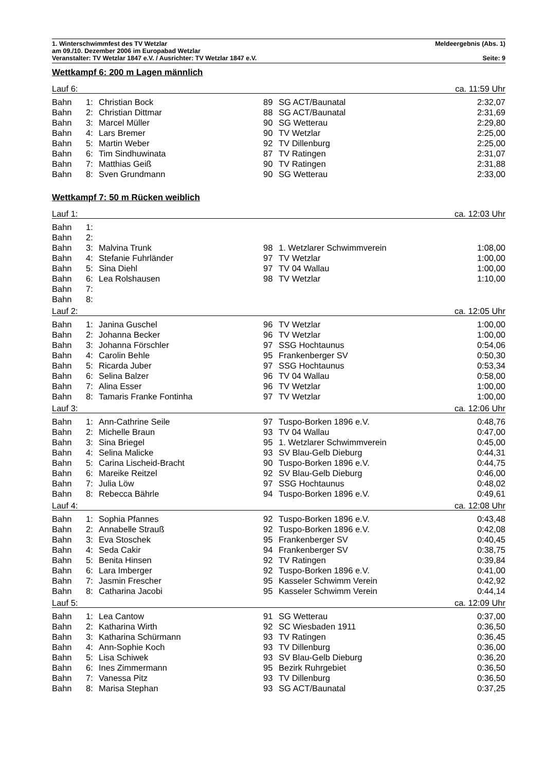1. Winterschwimmfest des TV Wetzlar Meldeergebnis (Abs. 1)
am 09./10. Dezember 2006 im Europabad Wetzlar
Veranstalter: TV Wetzlar 1847 e.V. / Ausrichter: TV Wetzlar 1847 e.V. Seite: 9
Wettkampf 6: 200 m Lagen männlich
| Lauf 6: | | | | | ca. 11:59 Uhr |
| Bahn | 1: | Christian Bock | 89 | SG ACT/Baunatal | 2:32,07 |
| Bahn | 2: | Christian Dittmar | 88 | SG ACT/Baunatal | 2:31,69 |
| Bahn | 3: | Marcel Müller | 90 | SG Wetterau | 2:29,80 |
| Bahn | 4: | Lars Bremer | 90 | TV Wetzlar | 2:25,00 |
| Bahn | 5: | Martin Weber | 92 | TV Dillenburg | 2:25,00 |
| Bahn | 6: | Tim Sindhuwinata | 87 | TV Ratingen | 2:31,07 |
| Bahn | 7: | Matthias Geiß | 90 | TV Ratingen | 2:31,88 |
| Bahn | 8: | Sven Grundmann | 90 | SG Wetterau | 2:33,00 |
Wettkampf 7: 50 m Rücken weiblich
| Lauf 1: | | | | | ca. 12:03 Uhr |
| Bahn | 1: | | | | |
| Bahn | 2: | | | | |
| Bahn | 3: | Malvina Trunk | 98 | 1. Wetzlarer Schwimmverein | 1:08,00 |
| Bahn | 4: | Stefanie Fuhrländer | 97 | TV Wetzlar | 1:00,00 |
| Bahn | 5: | Sina Diehl | 97 | TV 04 Wallau | 1:00,00 |
| Bahn | 6: | Lea Rolshausen | 98 | TV Wetzlar | 1:10,00 |
| Bahn | 7: | | | | |
| Bahn | 8: | | | | |
| Lauf 2: | | | | | ca. 12:05 Uhr |
| Bahn | 1: | Janina Guschel | 96 | TV Wetzlar | 1:00,00 |
| Bahn | 2: | Johanna Becker | 96 | TV Wetzlar | 1:00,00 |
| Bahn | 3: | Johanna Förschler | 97 | SSG Hochtaunus | 0:54,06 |
| Bahn | 4: | Carolin Behle | 95 | Frankenberger SV | 0:50,30 |
| Bahn | 5: | Ricarda Juber | 97 | SSG Hochtaunus | 0:53,34 |
| Bahn | 6: | Selina Balzer | 96 | TV 04 Wallau | 0:58,00 |
| Bahn | 7: | Alina Esser | 96 | TV Wetzlar | 1:00,00 |
| Bahn | 8: | Tamaris Franke Fontinha | 97 | TV Wetzlar | 1:00,00 |
| Lauf 3: | | | | | ca. 12:06 Uhr |
| Bahn | 1: | Ann-Cathrine Seile | 97 | Tuspo-Borken 1896 e.V. | 0:48,76 |
| Bahn | 2: | Michelle Braun | 93 | TV 04 Wallau | 0:47,00 |
| Bahn | 3: | Sina Briegel | 95 | 1. Wetzlarer Schwimmverein | 0:45,00 |
| Bahn | 4: | Selina Malicke | 93 | SV Blau-Gelb Dieburg | 0:44,31 |
| Bahn | 5: | Carina Lischeid-Bracht | 90 | Tuspo-Borken 1896 e.V. | 0:44,75 |
| Bahn | 6: | Mareike Reitzel | 92 | SV Blau-Gelb Dieburg | 0:46,00 |
| Bahn | 7: | Julia Löw | 97 | SSG Hochtaunus | 0:48,02 |
| Bahn | 8: | Rebecca Bährle | 94 | Tuspo-Borken 1896 e.V. | 0:49,61 |
| Lauf 4: | | | | | ca. 12:08 Uhr |
| Bahn | 1: | Sophia Pfannes | 92 | Tuspo-Borken 1896 e.V. | 0:43,48 |
| Bahn | 2: | Annabelle Strauß | 92 | Tuspo-Borken 1896 e.V. | 0:42,08 |
| Bahn | 3: | Eva Stoschek | 95 | Frankenberger SV | 0:40,45 |
| Bahn | 4: | Seda Cakir | 94 | Frankenberger SV | 0:38,75 |
| Bahn | 5: | Benita Hinsen | 92 | TV Ratingen | 0:39,84 |
| Bahn | 6: | Lara Imberger | 92 | Tuspo-Borken 1896 e.V. | 0:41,00 |
| Bahn | 7: | Jasmin Frescher | 95 | Kasseler Schwimm Verein | 0:42,92 |
| Bahn | 8: | Catharina Jacobi | 95 | Kasseler Schwimm Verein | 0:44,14 |
| Lauf 5: | | | | | ca. 12:09 Uhr |
| Bahn | 1: | Lea Cantow | 91 | SG Wetterau | 0:37,00 |
| Bahn | 2: | Katharina Wirth | 92 | SC Wiesbaden 1911 | 0:36,50 |
| Bahn | 3: | Katharina Schürmann | 93 | TV Ratingen | 0:36,45 |
| Bahn | 4: | Ann-Sophie Koch | 93 | TV Dillenburg | 0:36,00 |
| Bahn | 5: | Lisa Schiwek | 93 | SV Blau-Gelb Dieburg | 0:36,20 |
| Bahn | 6: | Ines Zimmermann | 95 | Bezirk Ruhrgebiet | 0:36,50 |
| Bahn | 7: | Vanessa Pitz | 93 | TV Dillenburg | 0:36,50 |
| Bahn | 8: | Marisa Stephan | 93 | SG ACT/Baunatal | 0:37,25 |